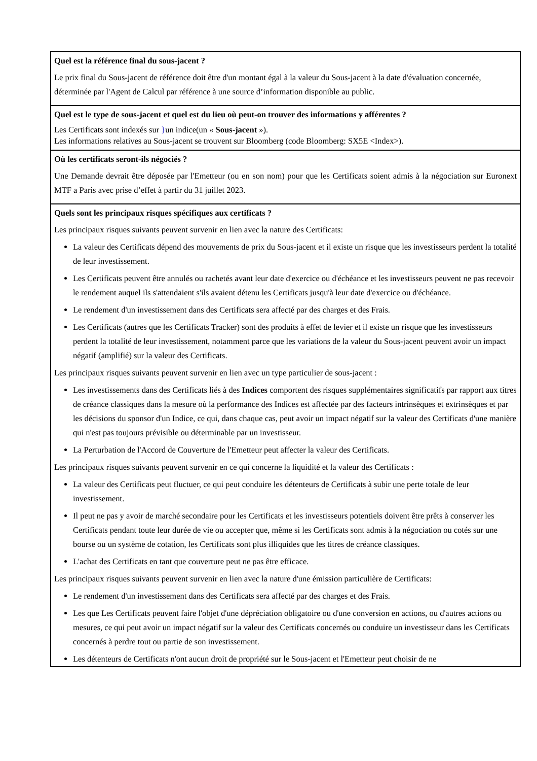Quel est la référence final du sous-jacent ?
Le prix final du Sous-jacent de référence doit être d'un montant égal à la valeur du Sous-jacent à la date d'évaluation concernée, déterminée par l'Agent de Calcul par référence à une source d’information disponible au public.
Quel est le type de sous-jacent et quel est du lieu où peut-on trouver des informations y afférentes ?
Les Certificats sont indexés sur }un indice(un « Sous-jacent »).
Les informations relatives au Sous-jacent se trouvent sur Bloomberg (code Bloomberg: SX5E <Index>).
Où les certificats seront-ils négociés ?
Une Demande devrait être déposée par l'Emetteur (ou en son nom) pour que les Certificats soient admis à la négociation sur Euronext MTF a Paris avec prise d’effet à partir du 31 juillet 2023.
Quels sont les principaux risques spécifiques aux certificats ?
Les principaux risques suivants peuvent survenir en lien avec la nature des Certificats:
La valeur des Certificats dépend des mouvements de prix du Sous-jacent et il existe un risque que les investisseurs perdent la totalité de leur investissement.
Les Certificats peuvent être annulés ou rachetés avant leur date d'exercice ou d'échéance et les investisseurs peuvent ne pas recevoir le rendement auquel ils s'attendaient s'ils avaient détenu les Certificats jusqu'à leur date d'exercice ou d'échéance.
Le rendement d'un investissement dans des Certificats sera affecté par des charges et des Frais.
Les Certificats (autres que les Certificats Tracker) sont des produits à effet de levier et il existe un risque que les investisseurs perdent la totalité de leur investissement, notamment parce que les variations de la valeur du Sous-jacent peuvent avoir un impact négatif (amplifié) sur la valeur des Certificats.
Les principaux risques suivants peuvent survenir en lien avec un type particulier de sous-jacent :
Les investissements dans des Certificats liés à des Indices comportent des risques supplémentaires significatifs par rapport aux titres de créance classiques dans la mesure où la performance des Indices est affectée par des facteurs intrinsèques et extrinsèques et par les décisions du sponsor d'un Indice, ce qui, dans chaque cas, peut avoir un impact négatif sur la valeur des Certificats d'une manière qui n'est pas toujours prévisible ou déterminable par un investisseur.
La Perturbation de l'Accord de Couverture de l'Emetteur peut affecter la valeur des Certificats.
Les principaux risques suivants peuvent survenir en ce qui concerne la liquidité et la valeur des Certificats :
La valeur des Certificats peut fluctuer, ce qui peut conduire les détenteurs de Certificats à subir une perte totale de leur investissement.
Il peut ne pas y avoir de marché secondaire pour les Certificats et les investisseurs potentiels doivent être prêts à conserver les Certificats pendant toute leur durée de vie ou accepter que, même si les Certificats sont admis à la négociation ou cotés sur une bourse ou un système de cotation, les Certificats sont plus illiquides que les titres de créance classiques.
L'achat des Certificats en tant que couverture peut ne pas être efficace.
Les principaux risques suivants peuvent survenir en lien avec la nature d'une émission particulière de Certificats:
Le rendement d'un investissement dans des Certificats sera affecté par des charges et des Frais.
Les que Les Certificats peuvent faire l'objet d'une dépréciation obligatoire ou d'une conversion en actions, ou d'autres actions ou mesures, ce qui peut avoir un impact négatif sur la valeur des Certificats concernés ou conduire un investisseur dans les Certificats concernés à perdre tout ou partie de son investissement.
Les détenteurs de Certificats n'ont aucun droit de propriété sur le Sous-jacent et l'Emetteur peut choisir de ne